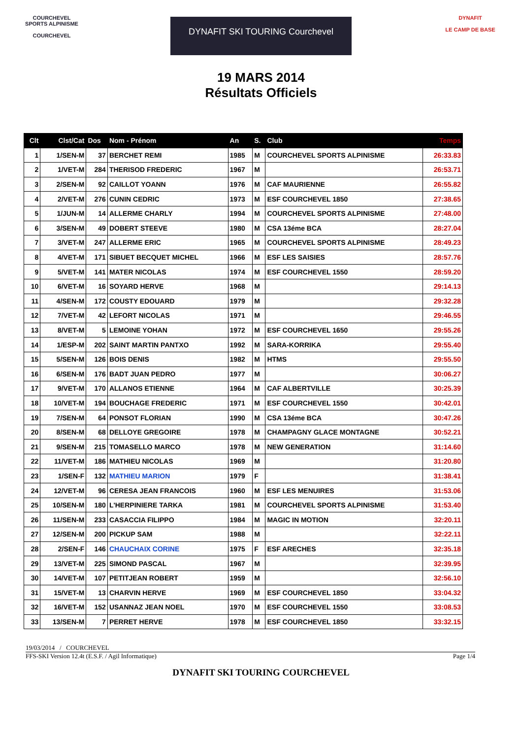COURCHEVEL SPORTS ALPINISME
COURCHEVEL
DYNAFIT SKI TOURING Courchevel
19 MARS 2014
Résultats Officiels
DYNAFIT
LE CAMP DE BASE
| Clt | Clst/Cat | Dos | Nom - Prénom | An | S. | Club | Temps |
| --- | --- | --- | --- | --- | --- | --- | --- |
| 1 | 1/SEN-M | 37 | BERCHET REMI | 1985 | M | COURCHEVEL SPORTS ALPINISME | 26:33.83 |
| 2 | 1/VET-M | 284 | THERISOD FREDERIC | 1967 | M | | 26:53.71 |
| 3 | 2/SEN-M | 92 | CAILLOT YOANN | 1976 | M | CAF MAURIENNE | 26:55.82 |
| 4 | 2/VET-M | 276 | CUNIN CEDRIC | 1973 | M | ESF COURCHEVEL 1850 | 27:38.65 |
| 5 | 1/JUN-M | 14 | ALLERME CHARLY | 1994 | M | COURCHEVEL SPORTS ALPINISME | 27:48.00 |
| 6 | 3/SEN-M | 49 | DOBERT STEEVE | 1980 | M | CSA 13éme BCA | 28:27.04 |
| 7 | 3/VET-M | 247 | ALLERME ERIC | 1965 | M | COURCHEVEL SPORTS ALPINISME | 28:49.23 |
| 8 | 4/VET-M | 171 | SIBUET BECQUET MICHEL | 1966 | M | ESF LES SAISIES | 28:57.76 |
| 9 | 5/VET-M | 141 | MATER NICOLAS | 1974 | M | ESF COURCHEVEL 1550 | 28:59.20 |
| 10 | 6/VET-M | 16 | SOYARD HERVE | 1968 | M | | 29:14.13 |
| 11 | 4/SEN-M | 172 | COUSTY EDOUARD | 1979 | M | | 29:32.28 |
| 12 | 7/VET-M | 42 | LEFORT NICOLAS | 1971 | M | | 29:46.55 |
| 13 | 8/VET-M | 5 | LEMOINE YOHAN | 1972 | M | ESF COURCHEVEL 1650 | 29:55.26 |
| 14 | 1/ESP-M | 202 | SAINT MARTIN PANTXO | 1992 | M | SARA-KORRIKA | 29:55.40 |
| 15 | 5/SEN-M | 126 | BOIS DENIS | 1982 | M | HTMS | 29:55.50 |
| 16 | 6/SEN-M | 176 | BADT JUAN PEDRO | 1977 | M | | 30:06.27 |
| 17 | 9/VET-M | 170 | ALLANOS ETIENNE | 1964 | M | CAF ALBERTVILLE | 30:25.39 |
| 18 | 10/VET-M | 194 | BOUCHAGE FREDERIC | 1971 | M | ESF COURCHEVEL 1550 | 30:42.01 |
| 19 | 7/SEN-M | 64 | PONSOT FLORIAN | 1990 | M | CSA 13éme BCA | 30:47.26 |
| 20 | 8/SEN-M | 68 | DELLOYE GREGOIRE | 1978 | M | CHAMPAGNY GLACE MONTAGNE | 30:52.21 |
| 21 | 9/SEN-M | 215 | TOMASELLO MARCO | 1978 | M | NEW GENERATION | 31:14.60 |
| 22 | 11/VET-M | 186 | MATHIEU NICOLAS | 1969 | M | | 31:20.80 |
| 23 | 1/SEN-F | 132 | MATHIEU MARION | 1979 | F | | 31:38.41 |
| 24 | 12/VET-M | 96 | CERESA JEAN FRANCOIS | 1960 | M | ESF LES MENUIRES | 31:53.06 |
| 25 | 10/SEN-M | 180 | L'HERPINIERE TARKA | 1981 | M | COURCHEVEL SPORTS ALPINISME | 31:53.40 |
| 26 | 11/SEN-M | 233 | CASACCIA FILIPPO | 1984 | M | MAGIC IN MOTION | 32:20.11 |
| 27 | 12/SEN-M | 200 | PICKUP SAM | 1988 | M | | 32:22.11 |
| 28 | 2/SEN-F | 146 | CHAUCHAIX CORINE | 1975 | F | ESF ARECHES | 32:35.18 |
| 29 | 13/VET-M | 225 | SIMOND PASCAL | 1967 | M | | 32:39.95 |
| 30 | 14/VET-M | 107 | PETITJEAN ROBERT | 1959 | M | | 32:56.10 |
| 31 | 15/VET-M | 13 | CHARVIN HERVE | 1969 | M | ESF COURCHEVEL 1850 | 33:04.32 |
| 32 | 16/VET-M | 152 | USANNAZ JEAN NOEL | 1970 | M | ESF COURCHEVEL 1550 | 33:08.53 |
| 33 | 13/SEN-M | 7 | PERRET HERVE | 1978 | M | ESF COURCHEVEL 1850 | 33:32.15 |
19/03/2014 / COURCHEVEL
FFS-SKI Version 12.4t (E.S.F. / Agil Informatique) Page 1/4
DYNAFIT SKI TOURING COURCHEVEL